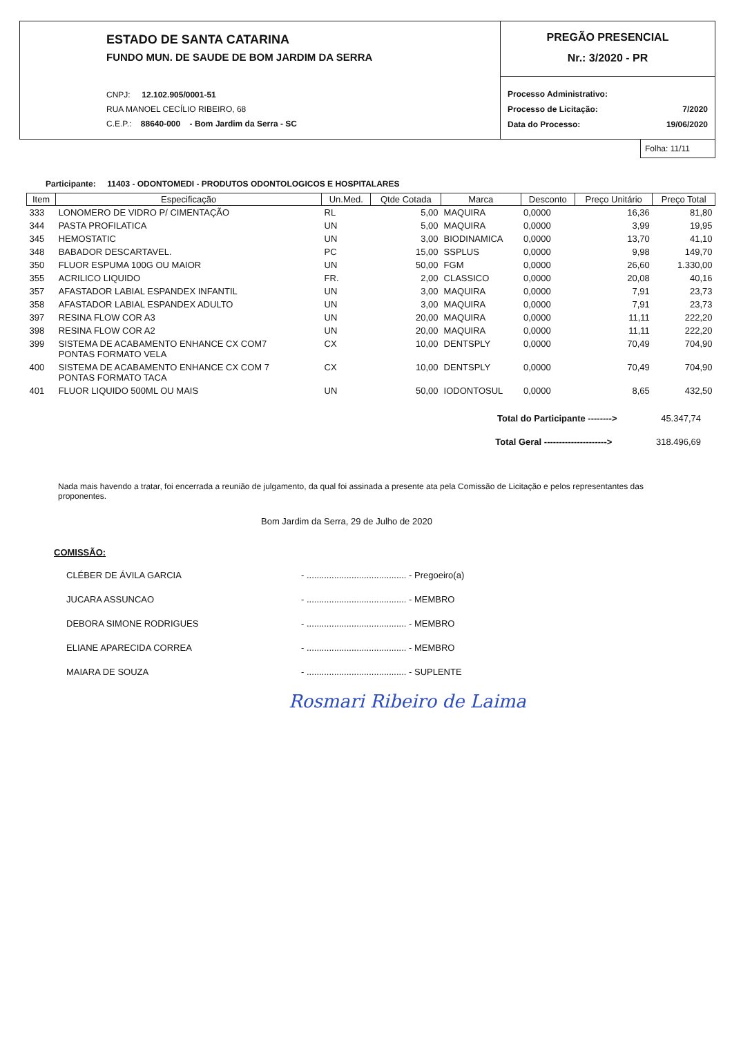ESTADO DE SANTA CATARINA
FUNDO MUN. DE SAUDE DE BOM JARDIM DA SERRA
CNPJ: 12.102.905/0001-51
RUA MANOEL CECÍLIO RIBEIRO, 68
C.E.P.: 88640-000 - Bom Jardim da Serra - SC
PREGÃO PRESENCIAL
Nr.: 3/2020 - PR
Processo Administrativo:
Processo de Licitação: 7/2020
Data do Processo: 19/06/2020
Folha: 11/11
Participante: 11403 - ODONTOMEDI - PRODUTOS ODONTOLOGICOS E HOSPITALARES
| Item | Especificação | Un.Med. | Qtde Cotada | Marca | Desconto | Preço Unitário | Preço Total |
| --- | --- | --- | --- | --- | --- | --- | --- |
| 333 | LONOMERO DE VIDRO P/ CIMENTAÇÃO | RL | 5,00 | MAQUIRA | 0,0000 | 16,36 | 81,80 |
| 344 | PASTA PROFILATICA | UN | 5,00 | MAQUIRA | 0,0000 | 3,99 | 19,95 |
| 345 | HEMOSTATIC | UN | 3,00 | BIODINAMICA | 0,0000 | 13,70 | 41,10 |
| 348 | BABADOR DESCARTAVEL. | PC | 15,00 | SSPLUS | 0,0000 | 9,98 | 149,70 |
| 350 | FLUOR ESPUMA 100G OU MAIOR | UN | 50,00 | FGM | 0,0000 | 26,60 | 1.330,00 |
| 355 | ACRILICO LIQUIDO | FR. | 2,00 | CLASSICO | 0,0000 | 20,08 | 40,16 |
| 357 | AFASTADOR LABIAL ESPANDEX INFANTIL | UN | 3,00 | MAQUIRA | 0,0000 | 7,91 | 23,73 |
| 358 | AFASTADOR LABIAL ESPANDEX ADULTO | UN | 3,00 | MAQUIRA | 0,0000 | 7,91 | 23,73 |
| 397 | RESINA FLOW COR A3 | UN | 20,00 | MAQUIRA | 0,0000 | 11,11 | 222,20 |
| 398 | RESINA FLOW COR A2 | UN | 20,00 | MAQUIRA | 0,0000 | 11,11 | 222,20 |
| 399 | SISTEMA DE ACABAMENTO ENHANCE CX COM7 PONTAS FORMATO VELA | CX | 10,00 | DENTSPLY | 0,0000 | 70,49 | 704,90 |
| 400 | SISTEMA DE ACABAMENTO ENHANCE CX COM 7 PONTAS FORMATO TACA | CX | 10,00 | DENTSPLY | 0,0000 | 70,49 | 704,90 |
| 401 | FLUOR LIQUIDO 500ML OU MAIS | UN | 50,00 | IODONTOSUL | 0,0000 | 8,65 | 432,50 |
Total do Participante --------> 45.347,74
Total Geral ---------------------> 318.496,69
Nada mais havendo a tratar, foi encerrada a reunião de julgamento, da qual foi assinada a presente ata pela Comissão de Licitação e pelos representantes das proponentes.
Bom Jardim da Serra, 29 de Julho de 2020
COMISSÃO:
CLÉBER DE ÁVILA GARCIA - ........................................ - Pregoeiro(a)
JUCARA ASSUNCAO - ........................................ - MEMBRO
DEBORA SIMONE RODRIGUES - ........................................ - MEMBRO
ELIANE APARECIDA CORREA - ........................................ - MEMBRO
MAIARA DE SOUZA - ........................................ - SUPLENTE
Rosmari Ribeiro de Laima